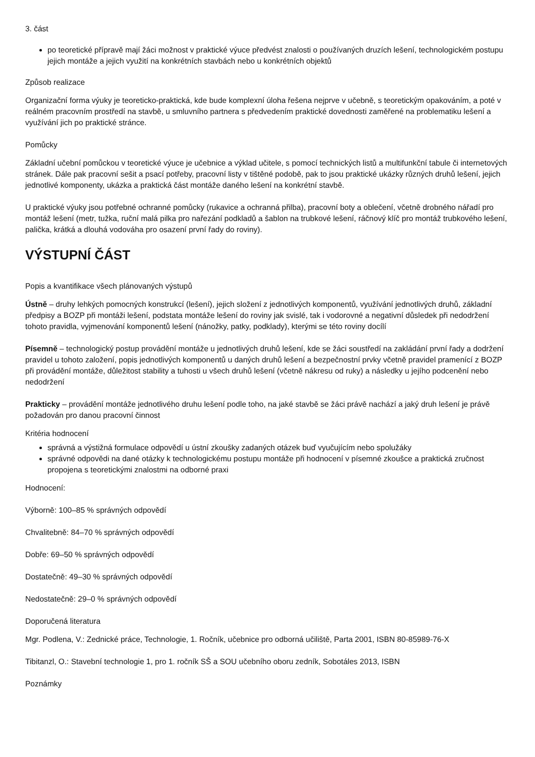3. část
po teoretické přípravě mají žáci možnost v praktické výuce předvést znalosti o používaných druzích lešení, technologickém postupu jejich montáže a jejich využití na konkrétních stavbách nebo u konkrétních objektů
Způsob realizace
Organizační forma výuky je teoreticko-praktická, kde bude komplexní úloha řešena nejprve v učebně, s teoretickým opakováním, a poté v reálném pracovním prostředí na stavbě, u smluvního partnera s předvedením praktické dovednosti zaměřené na problematiku lešení a využívání jich po praktické stránce.
Pomůcky
Základní učební pomůckou v teoretické výuce je učebnice a výklad učitele, s pomocí technických listů a multifunkční tabule či internetových stránek. Dále pak pracovní sešit a psací potřeby, pracovní listy v tištěné podobě, pak to jsou praktické ukázky různých druhů lešení, jejich jednotlivé komponenty, ukázka a praktická část montáže daného lešení na konkrétní stavbě.
U praktické výuky jsou potřebné ochranné pomůcky (rukavice a ochranná přilba), pracovní boty a oblečení, včetně drobného nářadí pro montáž lešení (metr, tužka, ruční malá pilka pro nařezání podkladů a šablon na trubkové lešení, ráčnový klíč pro montáž trubkového lešení, palička, krátká a dlouhá vodováha pro osazení první řady do roviny).
VÝSTUPNÍ ČÁST
Popis a kvantifikace všech plánovaných výstupů
Ústně – druhy lehkých pomocných konstrukcí (lešení), jejich složení z jednotlivých komponentů, využívání jednotlivých druhů, základní předpisy a BOZP při montáži lešení, podstata montáže lešení do roviny jak svislé, tak i vodorovné a negativní důsledek při nedodržení tohoto pravidla, vyjmenování komponentů lešení (nánožky, patky, podklady), kterými se této roviny docílí
Písemně – technologický postup provádění montáže u jednotlivých druhů lešení, kde se žáci soustředí na zakládání první řady a dodržení pravidel u tohoto založení, popis jednotlivých komponentů u daných druhů lešení a bezpečnostní prvky včetně pravidel pramenící z BOZP při provádění montáže, důležitost stability a tuhosti u všech druhů lešení (včetně nákresu od ruky) a následky u jejího podcenění nebo nedodržení
Prakticky – provádění montáže jednotlivého druhu lešení podle toho, na jaké stavbě se žáci právě nachází a jaký druh lešení je právě požadován pro danou pracovní činnost
Kritéria hodnocení
správná a výstižná formulace odpovědí u ústní zkoušky zadaných otázek buď vyučujícím nebo spolužáky
správné odpovědi na dané otázky k technologickému postupu montáže při hodnocení v písemné zkoušce a praktická zručnost propojena s teoretickými znalostmi na odborné praxi
Hodnocení:
Výborně: 100–85 % správných odpovědí
Chvalitebně: 84–70 % správných odpovědí
Dobře: 69–50 % správných odpovědí
Dostatečně: 49–30 % správných odpovědí
Nedostatečně: 29–0 % správných odpovědí
Doporučená literatura
Mgr. Podlena, V.: Zednické práce, Technologie, 1. Ročník, učebnice pro odborná učiliště, Parta 2001, ISBN 80-85989-76-X
Tibitanzl, O.: Stavební technologie 1, pro 1. ročník SŠ a SOU učebního oboru zedník, Sobotáles 2013, ISBN
Poznámky